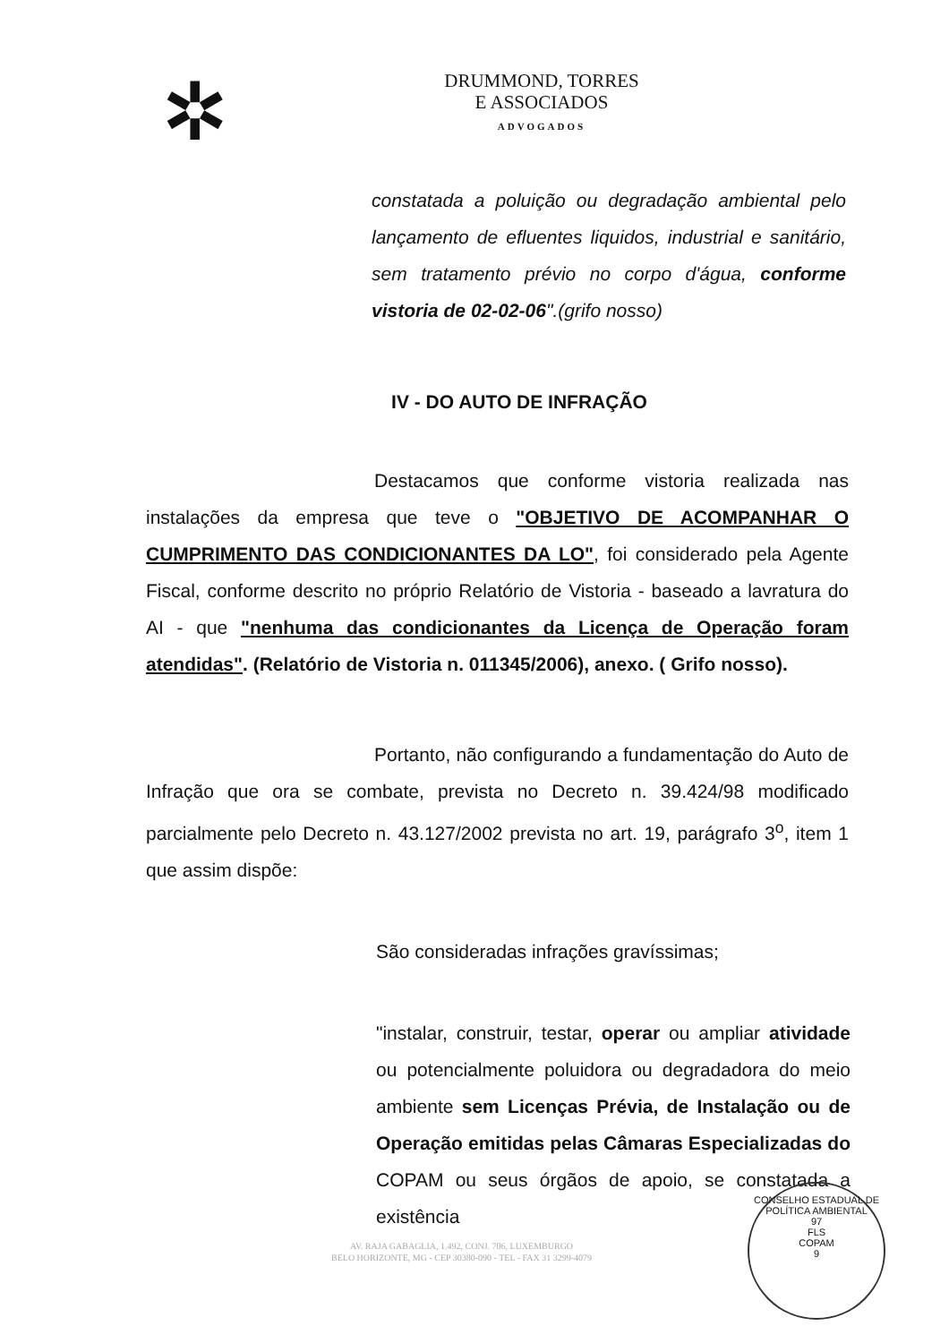✲
DRUMMOND, TORRES
E ASSOCIADOS
ADVOGADOS
constatada a poluição ou degradação ambiental pelo lançamento de efluentes liquidos, industrial e sanitário, sem tratamento prévio no corpo d'água, conforme vistoria de 02-02-06".(grifo nosso)
IV - DO AUTO DE INFRAÇÃO
Destacamos que conforme vistoria realizada nas instalações da empresa que teve o "OBJETIVO DE ACOMPANHAR O CUMPRIMENTO DAS CONDICIONANTES DA LO", foi considerado pela Agente Fiscal, conforme descrito no próprio Relatório de Vistoria - baseado a lavratura do AI - que "nenhuma das condicionantes da Licença de Operação foram atendidas". (Relatório de Vistoria n. 011345/2006), anexo. ( Grifo nosso).
Portanto, não configurando a fundamentação do Auto de Infração que ora se combate, prevista no Decreto n. 39.424/98 modificado parcialmente pelo Decreto n. 43.127/2002 prevista no art. 19, parágrafo 3<sup>o</sup>, item 1 que assim dispõe:
São consideradas infrações gravíssimas;
"instalar, construir, testar, operar ou ampliar atividade ou potencialmente poluidora ou degradadora do meio ambiente sem Licenças Prévia, de Instalação ou de Operação emitidas pelas Câmaras Especializadas do COPAM ou seus órgãos de apoio, se constatada a existência
AV. RAJA GABAGLIA, 1.492, CONJ. 706, LUXEMBURGO
BELO HORIZONTE, MG - CEP 30380-090 - TEL - FAX 31 3299-4079
CONSELHO ESTADUAL DE POLÍTICA AMBIENTAL
97
FLS
COPAM
9